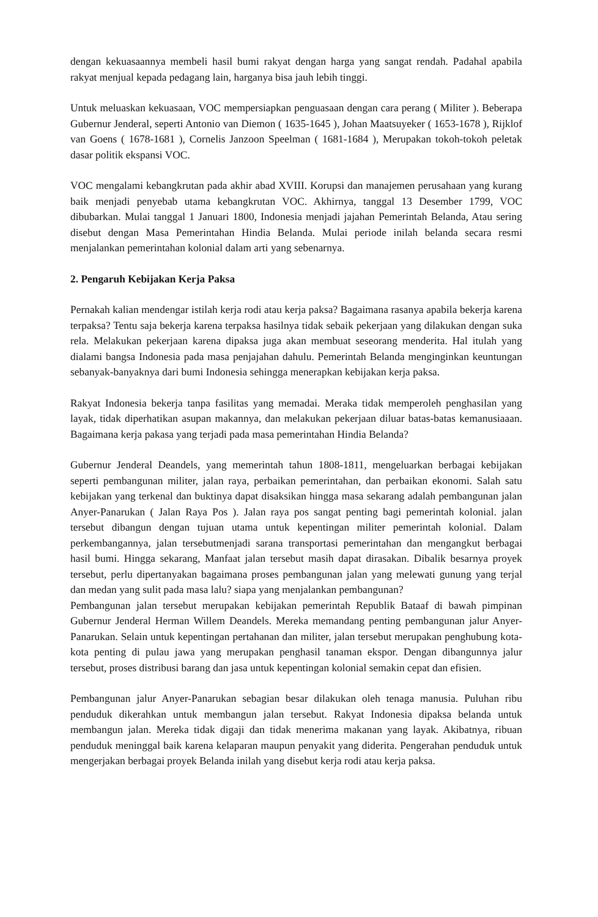dengan kekuasaannya membeli hasil bumi rakyat dengan harga yang sangat rendah. Padahal apabila rakyat menjual kepada pedagang lain, harganya bisa jauh lebih tinggi.
Untuk meluaskan kekuasaan, VOC mempersiapkan penguasaan dengan cara perang ( Militer ). Beberapa Gubernur Jenderal, seperti Antonio van Diemon ( 1635-1645 ), Johan Maatsuyeker ( 1653-1678 ), Rijklof van Goens ( 1678-1681 ), Cornelis Janzoon Speelman ( 1681-1684 ), Merupakan tokoh-tokoh peletak dasar politik ekspansi VOC.
VOC mengalami kebangkrutan pada akhir abad XVIII. Korupsi dan manajemen perusahaan yang kurang baik menjadi penyebab utama kebangkrutan VOC. Akhirnya, tanggal 13 Desember 1799, VOC dibubarkan. Mulai tanggal 1 Januari 1800, Indonesia menjadi jajahan Pemerintah Belanda, Atau sering disebut dengan Masa Pemerintahan Hindia Belanda. Mulai periode inilah belanda secara resmi menjalankan pemerintahan kolonial dalam arti yang sebenarnya.
2. Pengaruh Kebijakan Kerja Paksa
Pernakah kalian mendengar istilah kerja rodi atau kerja paksa? Bagaimana rasanya apabila bekerja karena terpaksa? Tentu saja bekerja karena terpaksa hasilnya tidak sebaik pekerjaan yang dilakukan dengan suka rela. Melakukan pekerjaan karena dipaksa juga akan membuat seseorang menderita. Hal itulah yang dialami bangsa Indonesia pada masa penjajahan dahulu. Pemerintah Belanda menginginkan keuntungan sebanyak-banyaknya dari bumi Indonesia sehingga menerapkan kebijakan kerja paksa.
Rakyat Indonesia bekerja tanpa fasilitas yang memadai. Meraka tidak memperoleh penghasilan yang layak, tidak diperhatikan asupan makannya, dan melakukan pekerjaan diluar batas-batas kemanusiaaan. Bagaimana kerja pakasa yang terjadi pada masa pemerintahan Hindia Belanda?
Gubernur Jenderal Deandels, yang memerintah tahun 1808-1811, mengeluarkan berbagai kebijakan seperti pembangunan militer, jalan raya, perbaikan pemerintahan, dan perbaikan ekonomi. Salah satu kebijakan yang terkenal dan buktinya dapat disaksikan hingga masa sekarang adalah pembangunan jalan Anyer-Panarukan ( Jalan Raya Pos ). Jalan raya pos sangat penting bagi pemerintah kolonial. jalan tersebut dibangun dengan tujuan utama untuk kepentingan militer pemerintah kolonial. Dalam perkembangannya, jalan tersebutmenjadi sarana transportasi pemerintahan dan mengangkut berbagai hasil bumi. Hingga sekarang, Manfaat jalan tersebut masih dapat dirasakan. Dibalik besarnya proyek tersebut, perlu dipertanyakan bagaimana proses pembangunan jalan yang melewati gunung yang terjal dan medan yang sulit pada masa lalu? siapa yang menjalankan pembangunan?
Pembangunan jalan tersebut merupakan kebijakan pemerintah Republik Bataaf di bawah pimpinan Gubernur Jenderal Herman Willem Deandels. Mereka memandang penting pembangunan jalur Anyer-Panarukan. Selain untuk kepentingan pertahanan dan militer, jalan tersebut merupakan penghubung kota-kota penting di pulau jawa yang merupakan penghasil tanaman ekspor. Dengan dibangunnya jalur tersebut, proses distribusi barang dan jasa untuk kepentingan kolonial semakin cepat dan efisien.
Pembangunan jalur Anyer-Panarukan sebagian besar dilakukan oleh tenaga manusia. Puluhan ribu penduduk dikerahkan untuk membangun jalan tersebut. Rakyat Indonesia dipaksa belanda untuk membangun jalan. Mereka tidak digaji dan tidak menerima makanan yang layak. Akibatnya, ribuan penduduk meninggal baik karena kelaparan maupun penyakit yang diderita. Pengerahan penduduk untuk mengerjakan berbagai proyek Belanda inilah yang disebut kerja rodi atau kerja paksa.